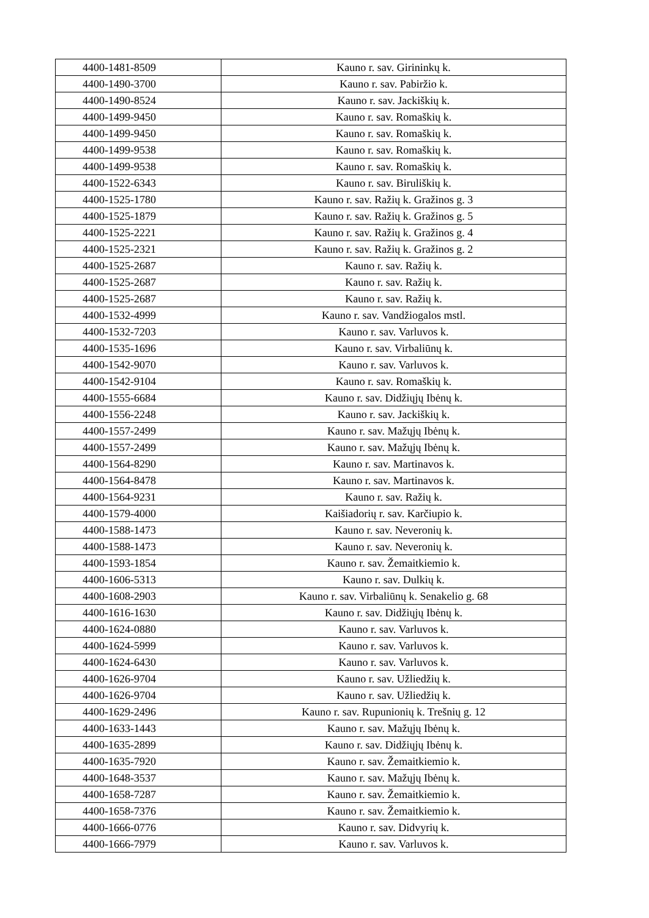| 4400-1481-8509 | Kauno r. sav. Girininkų k. |
| 4400-1490-3700 | Kauno r. sav. Pabiržio k. |
| 4400-1490-8524 | Kauno r. sav. Jackiškių k. |
| 4400-1499-9450 | Kauno r. sav. Romaškių k. |
| 4400-1499-9450 | Kauno r. sav. Romaškių k. |
| 4400-1499-9538 | Kauno r. sav. Romaškių k. |
| 4400-1499-9538 | Kauno r. sav. Romaškių k. |
| 4400-1522-6343 | Kauno r. sav. Biruliškių k. |
| 4400-1525-1780 | Kauno r. sav. Ražių k. Gražinos g. 3 |
| 4400-1525-1879 | Kauno r. sav. Ražių k. Gražinos g. 5 |
| 4400-1525-2221 | Kauno r. sav. Ražių k. Gražinos g. 4 |
| 4400-1525-2321 | Kauno r. sav. Ražių k. Gražinos g. 2 |
| 4400-1525-2687 | Kauno r. sav. Ražių k. |
| 4400-1525-2687 | Kauno r. sav. Ražių k. |
| 4400-1525-2687 | Kauno r. sav. Ražių k. |
| 4400-1532-4999 | Kauno r. sav. Vandžiogalos mstl. |
| 4400-1532-7203 | Kauno r. sav. Varluvos k. |
| 4400-1535-1696 | Kauno r. sav. Virbaliūnų k. |
| 4400-1542-9070 | Kauno r. sav. Varluvos k. |
| 4400-1542-9104 | Kauno r. sav. Romaškių k. |
| 4400-1555-6684 | Kauno r. sav. Didžiųjų Ibėnų k. |
| 4400-1556-2248 | Kauno r. sav. Jackiškių k. |
| 4400-1557-2499 | Kauno r. sav. Mažųjų Ibėnų k. |
| 4400-1557-2499 | Kauno r. sav. Mažųjų Ibėnų k. |
| 4400-1564-8290 | Kauno r. sav. Martinavos k. |
| 4400-1564-8478 | Kauno r. sav. Martinavos k. |
| 4400-1564-9231 | Kauno r. sav. Ražių k. |
| 4400-1579-4000 | Kaišiadorių r. sav. Karčiupio k. |
| 4400-1588-1473 | Kauno r. sav. Neveronių k. |
| 4400-1588-1473 | Kauno r. sav. Neveronių k. |
| 4400-1593-1854 | Kauno r. sav. Žemaitkiemio k. |
| 4400-1606-5313 | Kauno r. sav. Dulkių k. |
| 4400-1608-2903 | Kauno r. sav. Virbaliūnų k. Senakelio g. 68 |
| 4400-1616-1630 | Kauno r. sav. Didžiųjų Ibėnų k. |
| 4400-1624-0880 | Kauno r. sav. Varluvos k. |
| 4400-1624-5999 | Kauno r. sav. Varluvos k. |
| 4400-1624-6430 | Kauno r. sav. Varluvos k. |
| 4400-1626-9704 | Kauno r. sav. Užliedžių k. |
| 4400-1626-9704 | Kauno r. sav. Užliedžių k. |
| 4400-1629-2496 | Kauno r. sav. Rupunionių k. Trešnių g. 12 |
| 4400-1633-1443 | Kauno r. sav. Mažųjų Ibėnų k. |
| 4400-1635-2899 | Kauno r. sav. Didžiųjų Ibėnų k. |
| 4400-1635-7920 | Kauno r. sav. Žemaitkiemio k. |
| 4400-1648-3537 | Kauno r. sav. Mažųjų Ibėnų k. |
| 4400-1658-7287 | Kauno r. sav. Žemaitkiemio k. |
| 4400-1658-7376 | Kauno r. sav. Žemaitkiemio k. |
| 4400-1666-0776 | Kauno r. sav. Didvyrių k. |
| 4400-1666-7979 | Kauno r. sav. Varluvos k. |